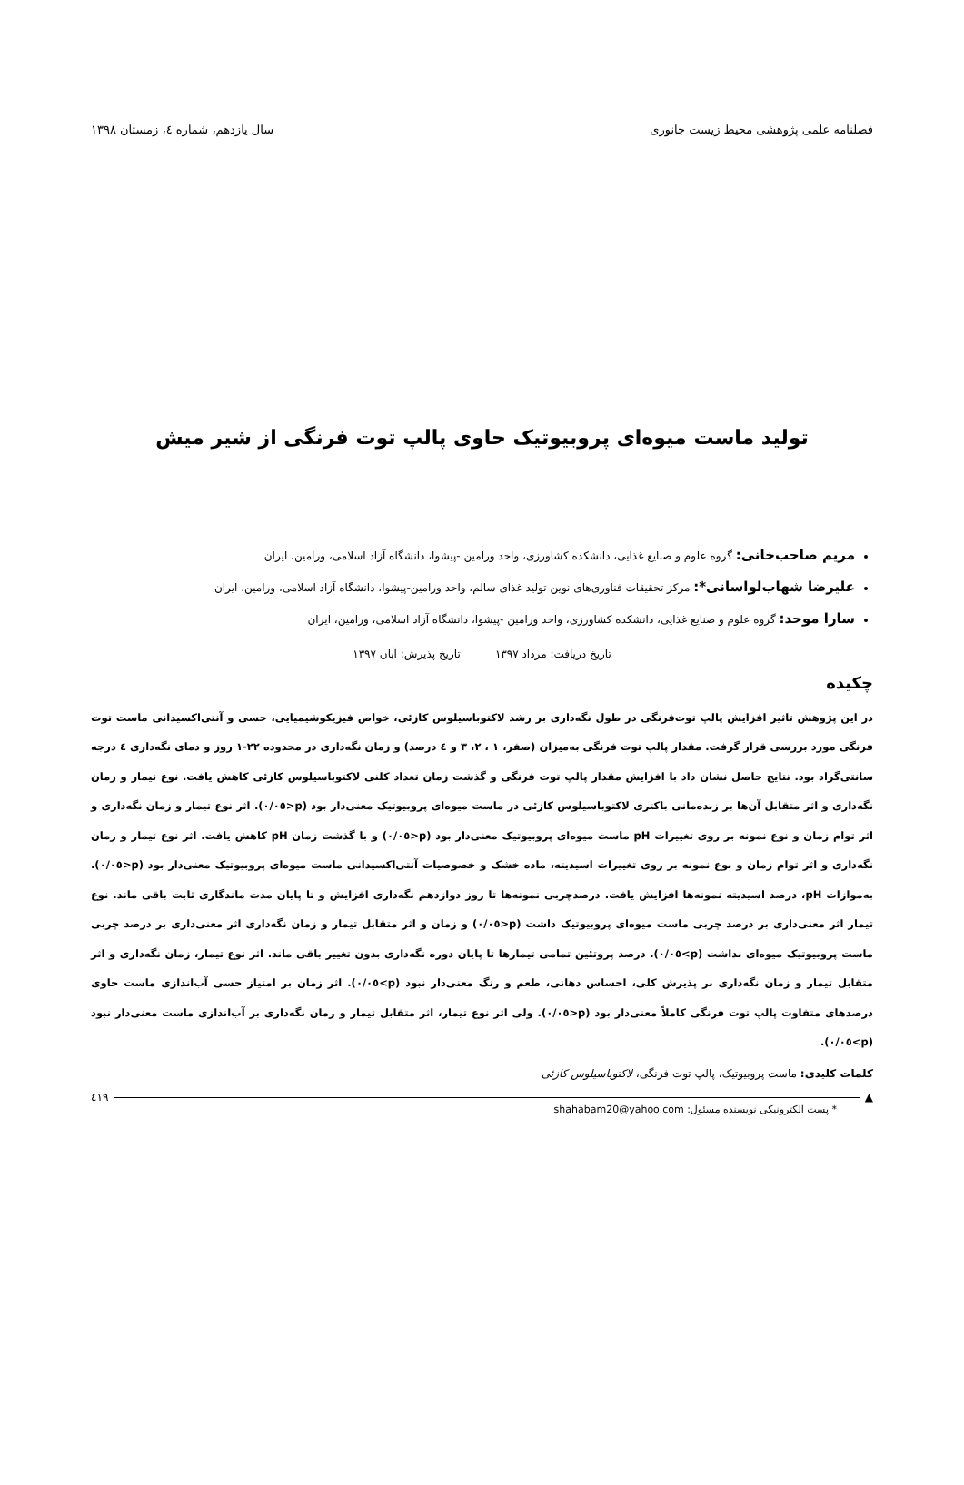فصلنامه علمی پژوهشی محیط زیست جانوری سال یازدهم، شماره ٤، زمستان ١٣٩٨
تولید ماست میوه‌ای پروبیوتیک حاوی پالپ توت فرنگی از شیر میش
مریم صاحب‌خانی: گروه علوم و صنایع غذایی، دانشکده کشاورزی، واحد ورامین -پیشوا، دانشگاه آزاد اسلامی، ورامین، ایران
علیرضا شهاب‌لواسانی*: مرکز تحقیقات فناوری‌های نوین تولید غذای سالم، واحد ورامین-پیشوا، دانشگاه آزاد اسلامی، ورامین، ایران
سارا موحد: گروه علوم و صنایع غذایی، دانشکده کشاورزی، واحد ورامین -پیشوا، دانشگاه آزاد اسلامی، ورامین، ایران
تاریخ دریافت: مرداد ١٣٩٧ تاریخ پذیرش: آبان ١٣٩٧
چکیده
در این پژوهش تاثیر افزایش پالپ توت‌فرنگی در طول نگه‌داری بر رشد لاکتوباسیلوس کازئی، خواص فیزیکوشیمیایی، حسی و آنتی‌اکسیدانی ماست توت فرنگی مورد بررسی قرار گرفت. مقدار پالپ توت فرنگی به‌میزان (صفر، ١ ، ٢، ٣ و ٤ درصد) و زمان نگه‌داری در محدوده ٢٢-١ روز و دمای نگه‌داری ٤ درجه سانتی‌گراد بود. نتایج حاصل نشان داد با افزایش مقدار پالپ توت فرنگی و گذشت زمان تعداد کلنی لاکتوباسیلوس کازئی کاهش یافت. نوع تیمار و زمان نگه‌داری و اثر متقابل آن‌ها بر زنده‌مانی باکتری لاکتوباسیلوس کازئی در ماست میوه‌ای پروبیوتیک معنی‌دار بود (p<٠/٠٥). اثر نوع تیمار و زمان نگه‌داری و اثر توام زمان و نوع نمونه بر روی تغییرات pH ماست میوه‌ای پروبیوتیک معنی‌دار بود (p<٠/٠٥) و با گذشت زمان pH کاهش یافت. اثر نوع تیمار و زمان نگه‌داری و اثر توام زمان و نوع نمونه بر روی تغییرات اسیدیته، ماده خشک و خصوصیات آنتی‌اکسیدانی ماست میوه‌ای پروبیوتیک معنی‌دار بود (p<٠/٠٥). به‌موازات pH، درصد اسیدیته نمونه‌ها افزایش یافت. درصدچربی نمونه‌ها تا روز دوازدهم نگه‌داری افزایش و تا پایان مدت ماندگاری ثابت باقی ماند. نوع تیمار اثر معنی‌داری بر درصد چربی ماست میوه‌ای پروبیوتیک داشت (p<٠/٠٥) و زمان و اثر متقابل تیمار و زمان نگه‌داری اثر معنی‌داری بر درصد چربی ماست پروبیوتیک میوه‌ای نداشت (p>٠/٠٥). درصد پروتئین تمامی تیمارها تا پایان دوره نگه‌داری بدون تغییر باقی ماند. اثر نوع تیمار، زمان نگه‌داری و اثر متقابل تیمار و زمان نگه‌داری بر پذیرش کلی، احساس دهانی، طعم و رنگ معنی‌دار نبود (p>٠/٠٥). اثر زمان بر امتیاز حسی آب‌اندازی ماست حاوی درصدهای متفاوت پالپ توت فرنگی کاملاً معنی‌دار بود (p<٠/٠٥). ولی اثر نوع تیمار، اثر متقابل تیمار و زمان نگه‌داری بر آب‌اندازی ماست معنی‌دار نبود (p>٠/٠٥).
کلمات کلیدی: ماست پروبیوتیک، پالپ توت فرنگی، لاکتوباسیلوس کازئی
▲ ٤١٩
* پست الکترونیکی نویسنده مسئول: shahabam20@yahoo.com